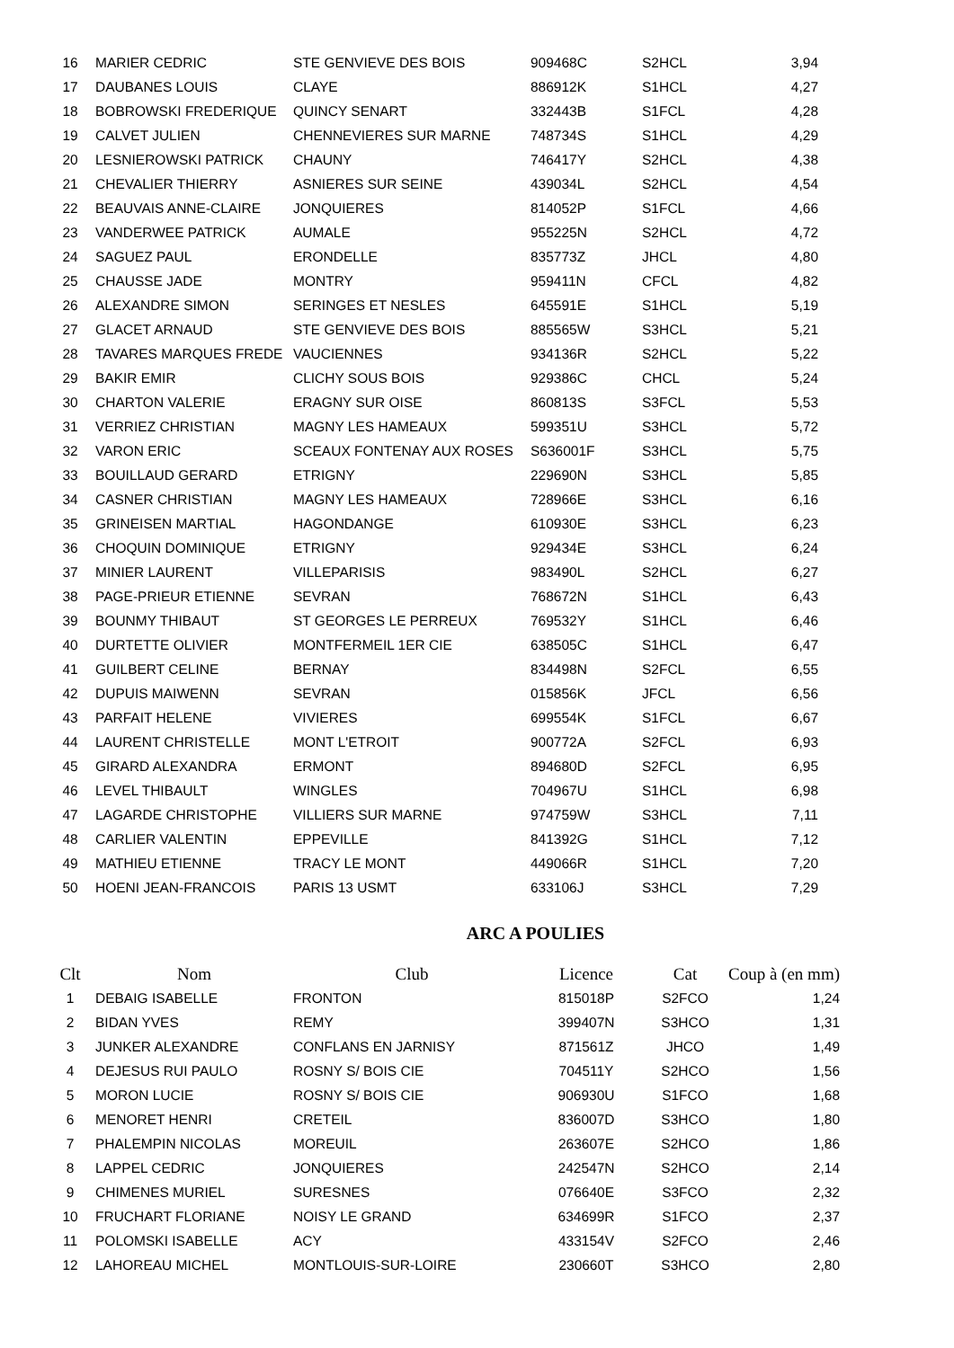| 16 | MARIER CEDRIC | STE GENVIEVE DES BOIS | 909468C | S2HCL | 3,94 |
| 17 | DAUBANES LOUIS | CLAYE | 886912K | S1HCL | 4,27 |
| 18 | BOBROWSKI FREDERIQUE | QUINCY SENART | 332443B | S1FCL | 4,28 |
| 19 | CALVET JULIEN | CHENNEVIERES SUR MARNE | 748734S | S1HCL | 4,29 |
| 20 | LESNIEROWSKI PATRICK | CHAUNY | 746417Y | S2HCL | 4,38 |
| 21 | CHEVALIER THIERRY | ASNIERES SUR SEINE | 439034L | S2HCL | 4,54 |
| 22 | BEAUVAIS ANNE-CLAIRE | JONQUIERES | 814052P | S1FCL | 4,66 |
| 23 | VANDERWEE PATRICK | AUMALE | 955225N | S2HCL | 4,72 |
| 24 | SAGUEZ PAUL | ERONDELLE | 835773Z | JHCL | 4,80 |
| 25 | CHAUSSE JADE | MONTRY | 959411N | CFCL | 4,82 |
| 26 | ALEXANDRE SIMON | SERINGES ET NESLES | 645591E | S1HCL | 5,19 |
| 27 | GLACET ARNAUD | STE GENVIEVE DES BOIS | 885565W | S3HCL | 5,21 |
| 28 | TAVARES MARQUES FREDE | VAUCIENNES | 934136R | S2HCL | 5,22 |
| 29 | BAKIR EMIR | CLICHY SOUS BOIS | 929386C | CHCL | 5,24 |
| 30 | CHARTON VALERIE | ERAGNY SUR OISE | 860813S | S3FCL | 5,53 |
| 31 | VERRIEZ CHRISTIAN | MAGNY LES HAMEAUX | 599351U | S3HCL | 5,72 |
| 32 | VARON ERIC | SCEAUX FONTENAY AUX ROSES | S636001F | S3HCL | 5,75 |
| 33 | BOUILLAUD GERARD | ETRIGNY | 229690N | S3HCL | 5,85 |
| 34 | CASNER CHRISTIAN | MAGNY LES HAMEAUX | 728966E | S3HCL | 6,16 |
| 35 | GRINEISEN MARTIAL | HAGONDANGE | 610930E | S3HCL | 6,23 |
| 36 | CHOQUIN DOMINIQUE | ETRIGNY | 929434E | S3HCL | 6,24 |
| 37 | MINIER LAURENT | VILLEPARISIS | 983490L | S2HCL | 6,27 |
| 38 | PAGE-PRIEUR ETIENNE | SEVRAN | 768672N | S1HCL | 6,43 |
| 39 | BOUNMY THIBAUT | ST GEORGES LE PERREUX | 769532Y | S1HCL | 6,46 |
| 40 | DURTETTE OLIVIER | MONTFERMEIL 1ER CIE | 638505C | S1HCL | 6,47 |
| 41 | GUILBERT CELINE | BERNAY | 834498N | S2FCL | 6,55 |
| 42 | DUPUIS MAIWENN | SEVRAN | 015856K | JFCL | 6,56 |
| 43 | PARFAIT HELENE | VIVIERES | 699554K | S1FCL | 6,67 |
| 44 | LAURENT CHRISTELLE | MONT L'ETROIT | 900772A | S2FCL | 6,93 |
| 45 | GIRARD ALEXANDRA | ERMONT | 894680D | S2FCL | 6,95 |
| 46 | LEVEL THIBAULT | WINGLES | 704967U | S1HCL | 6,98 |
| 47 | LAGARDE CHRISTOPHE | VILLIERS SUR MARNE | 974759W | S3HCL | 7,11 |
| 48 | CARLIER VALENTIN | EPPEVILLE | 841392G | S1HCL | 7,12 |
| 49 | MATHIEU ETIENNE | TRACY LE MONT | 449066R | S1HCL | 7,20 |
| 50 | HOENI JEAN-FRANCOIS | PARIS 13 USMT | 633106J | S3HCL | 7,29 |
ARC A POULIES
| Clt | Nom | Club | Licence | Cat | Coup à (en mm) |
| --- | --- | --- | --- | --- | --- |
| 1 | DEBAIG ISABELLE | FRONTON | 815018P | S2FCO | 1,24 |
| 2 | BIDAN YVES | REMY | 399407N | S3HCO | 1,31 |
| 3 | JUNKER ALEXANDRE | CONFLANS EN JARNISY | 871561Z | JHCO | 1,49 |
| 4 | DEJESUS RUI PAULO | ROSNY S/ BOIS CIE | 704511Y | S2HCO | 1,56 |
| 5 | MORON LUCIE | ROSNY S/ BOIS CIE | 906930U | S1FCO | 1,68 |
| 6 | MENORET HENRI | CRETEIL | 836007D | S3HCO | 1,80 |
| 7 | PHALEMPIN NICOLAS | MOREUIL | 263607E | S2HCO | 1,86 |
| 8 | LAPPEL CEDRIC | JONQUIERES | 242547N | S2HCO | 2,14 |
| 9 | CHIMENES MURIEL | SURESNES | 076640E | S3FCO | 2,32 |
| 10 | FRUCHART FLORIANE | NOISY LE GRAND | 634699R | S1FCO | 2,37 |
| 11 | POLOMSKI ISABELLE | ACY | 433154V | S2FCO | 2,46 |
| 12 | LAHOREAU MICHEL | MONTLOUIS-SUR-LOIRE | 230660T | S3HCO | 2,80 |